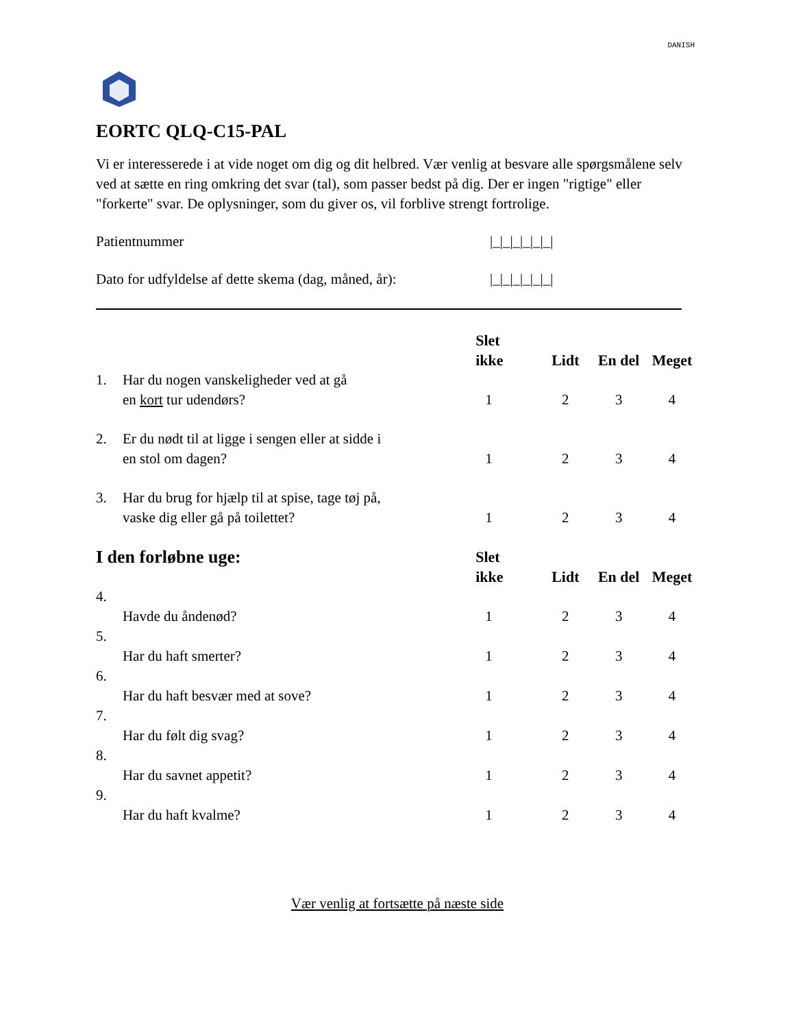DANISH
EORTC QLQ-C15-PAL
Vi er interesserede i at vide noget om dig og dit helbred. Vær venlig at besvare alle spørgsmålene selv ved at sætte en ring omkring det svar (tal), som passer bedst på dig. Der er ingen "rigtige" eller "forkerte" svar. De oplysninger, som du giver os, vil forblive strengt fortrolige.
Patientnummer |_|_|_|_|_|_|
Dato for udfyldelse af dette skema (dag, måned, år):
|_|_|_|_|_|_|
| | | Slet ikke | Lidt | En del | Meget |
| --- | --- | --- | --- | --- | --- |
| 1. | Har du nogen vanskeligheder ved at gå en kort tur udendørs? | 1 | 2 | 3 | 4 |
| 2. | Er du nødt til at ligge i sengen eller at sidde i en stol om dagen? | 1 | 2 | 3 | 4 |
| 3. | Har du brug for hjælp til at spise, tage tøj på, vaske dig eller gå på toilettet? | 1 | 2 | 3 | 4 |
| I den forløbne uge: | | Slet ikke | Lidt | En del | Meget |
| 4. | Havde du åndenød? | 1 | 2 | 3 | 4 |
| 5. | Har du haft smerter? | 1 | 2 | 3 | 4 |
| 6. | Har du haft besvær med at sove? | 1 | 2 | 3 | 4 |
| 7. | Har du følt dig svag? | 1 | 2 | 3 | 4 |
| 8. | Har du savnet appetit? | 1 | 2 | 3 | 4 |
| 9. | Har du haft kvalme? | 1 | 2 | 3 | 4 |
Vær venlig at fortsætte på næste side